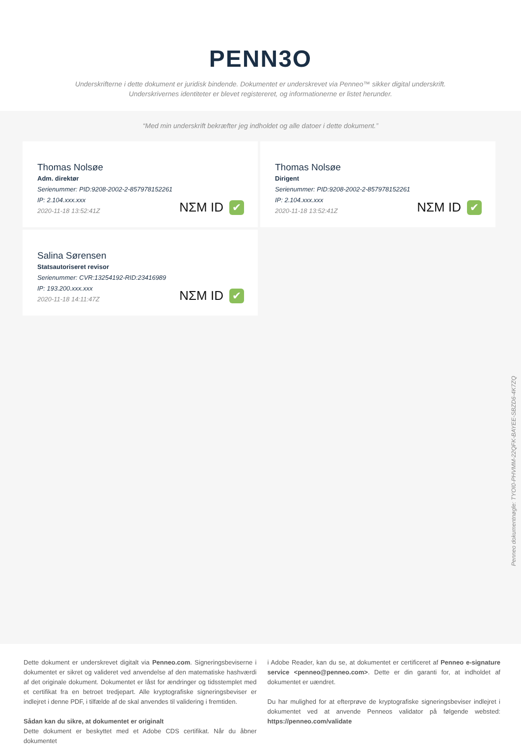PENN3O
Underskrifterne i dette dokument er juridisk bindende. Dokumentet er underskrevet via Penneo™ sikker digital underskrift.
Underskrivernes identiteter er blevet registereret, og informationerne er listet herunder.
“Med min underskrift bekræfter jeg indholdet og alle datoer i dette dokument.”
Thomas Nolsøe
Adm. direktør
Serienummer: PID:9208-2002-2-857978152261
IP: 2.104.xxx.xxx
2020-11-18 13:52:41Z
NΣM ID ✔
Thomas Nolsøe
Dirigent
Serienummer: PID:9208-2002-2-857978152261
IP: 2.104.xxx.xxx
2020-11-18 13:52:41Z
NΣM ID ✔
Salina Sørensen
Statsautoriseret revisor
Serienummer: CVR:13254192-RID:23416989
IP: 193.200.xxx.xxx
2020-11-18 14:11:47Z
NΣM ID ✔
Penneo dokumentnøgle: TYOI0-PHVMM-22QFK-BAYEE-SBZD6-4K7ZQ
Dette dokument er underskrevet digitalt via Penneo.com. Signeringsbeviserne i dokumentet er sikret og valideret ved anvendelse af den matematiske hashværdi af det originale dokument. Dokumentet er låst for ændringer og tidsstemplet med et certifikat fra en betroet tredjepart. Alle kryptografiske signeringsbeviser er indlejret i denne PDF, i tilfælde af de skal anvendes til validering i fremtiden.
Sådan kan du sikre, at dokumentet er originalt
Dette dokument er beskyttet med et Adobe CDS certifikat. Når du åbner dokumentet
i Adobe Reader, kan du se, at dokumentet er certificeret af Penneo e-signature service <penneo@penneo.com>. Dette er din garanti for, at indholdet af dokumentet er uændret.
Du har mulighed for at efterprøve de kryptografiske signeringsbeviser indlejret i dokumentet ved at anvende Penneos validator på følgende websted: https://penneo.com/validate